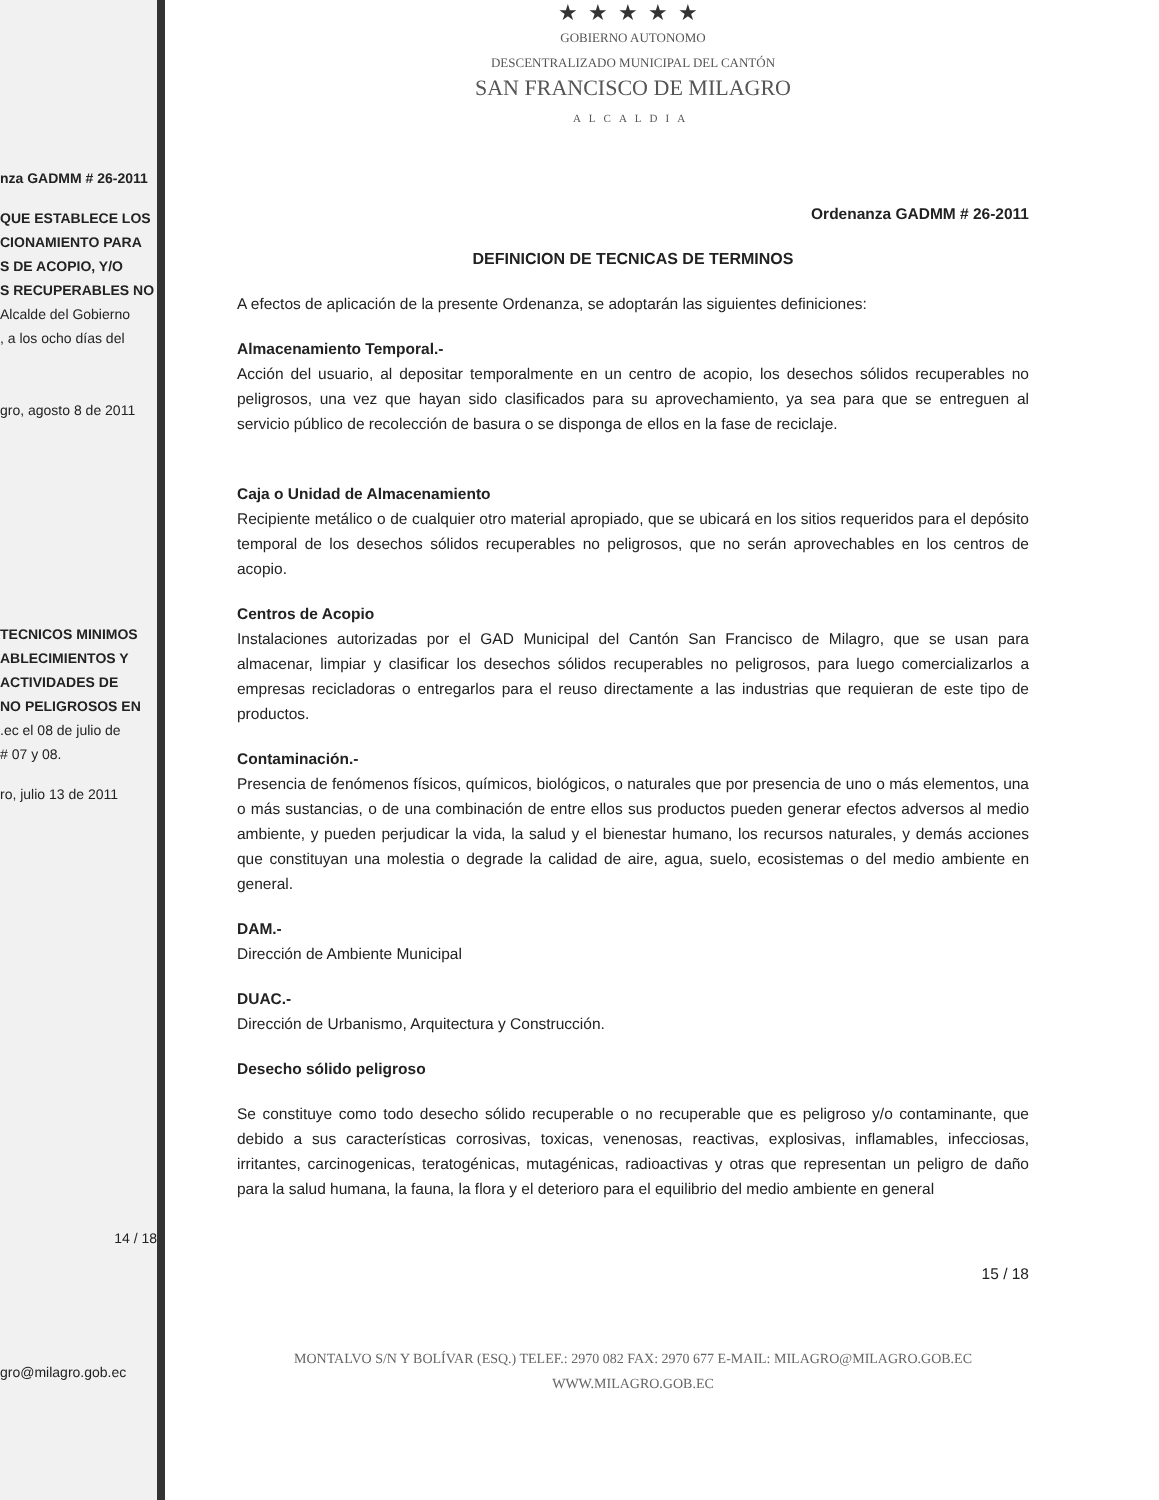nza GADMM # 26-2011
QUE ESTABLECE LOS
CIONAMIENTO PARA
S DE ACOPIO, Y/O
S RECUPERABLES NO
Alcalde del Gobierno
, a los ocho días del
gro, agosto 8 de 2011
TECNICOS MINIMOS
ABLECIMIENTOS Y
ACTIVIDADES DE
NO PELIGROSOS EN
.ec el 08 de julio de
# 07 y 08.
ro, julio 13 de 2011
14 / 18
gro@milagro.gob.ec
★★★★★
GOBIERNO AUTONOMO
DESCENTRALIZADO MUNICIPAL DEL CANTÓN
SAN FRANCISCO DE MILAGRO
ALCALDIA
Ordenanza GADMM # 26-2011
DEFINICION DE TECNICAS DE TERMINOS
A efectos de aplicación de la presente Ordenanza, se adoptarán las siguientes definiciones:
Almacenamiento Temporal.-
Acción del usuario, al depositar temporalmente en un centro de acopio, los desechos sólidos recuperables no peligrosos, una vez que hayan sido clasificados para su aprovechamiento, ya sea para que se entreguen al servicio público de recolección de basura o se disponga de ellos en la fase de reciclaje.
Caja o Unidad de Almacenamiento
Recipiente metálico o de cualquier otro material apropiado, que se ubicará en los sitios requeridos para el depósito temporal de los desechos sólidos recuperables no peligrosos, que no serán aprovechables en los centros de acopio.
Centros de Acopio
Instalaciones autorizadas por el GAD Municipal del Cantón San Francisco de Milagro, que se usan para almacenar, limpiar y clasificar los desechos sólidos recuperables no peligrosos, para luego comercializarlos a empresas recicladoras o entregarlos para el reuso directamente a las industrias que requieran de este tipo de productos.
Contaminación.-
Presencia de fenómenos físicos, químicos, biológicos, o naturales que por presencia de uno o más elementos, una o más sustancias, o de una combinación de entre ellos sus productos pueden generar efectos adversos al medio ambiente, y pueden perjudicar la vida, la salud y el bienestar humano, los recursos naturales, y demás acciones que constituyan una molestia o degrade la calidad de aire, agua, suelo, ecosistemas o del medio ambiente en general.
DAM.-
Dirección de Ambiente Municipal
DUAC.-
Dirección de Urbanismo, Arquitectura y Construcción.
Desecho sólido peligroso
Se constituye como todo desecho sólido recuperable o no recuperable que es peligroso y/o contaminante, que debido a sus características corrosivas, toxicas, venenosas, reactivas, explosivas, inflamables, infecciosas, irritantes, carcinogenicas, teratogénicas, mutagénicas, radioactivas y otras que representan un peligro de daño para la salud humana, la fauna, la flora y el deterioro para el equilibrio del medio ambiente en general
15 / 18
MONTALVO S/N Y BOLÍVAR (ESQ.) TELEF.: 2970 082 FAX: 2970 677 E-MAIL: MILAGRO@MILAGRO.GOB.EC
WWW.MILAGRO.GOB.EC